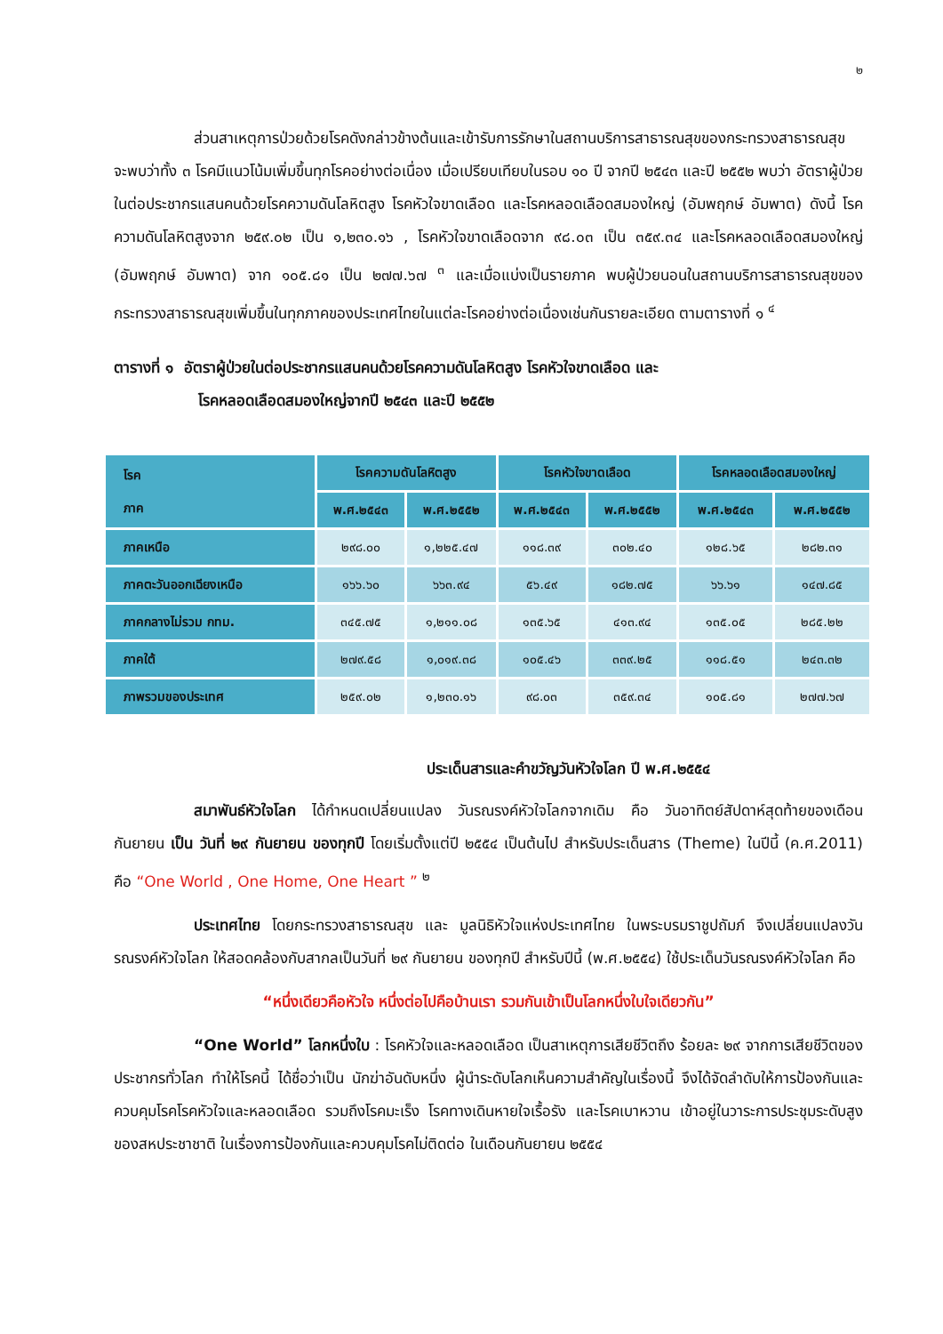๒
ส่วนสาเหตุการป่วยด้วยโรคดังกล่าวข้างต้นและเข้ารับการรักษาในสถานบริการสาธารณสุขของกระทรวงสาธารณสุข จะพบว่าทั้ง ๓ โรคมีแนวโน้มเพิ่มขึ้นทุกโรคอย่างต่อเนื่อง เมื่อเปรียบเทียบในรอบ ๑๐ ปี จากปี ๒๕๔๓ และปี ๒๕๕๒ พบว่า อัตราผู้ป่วยในต่อประชากรแสนคนด้วยโรคความดันโลหิตสูง โรคหัวใจขาดเลือด และโรคหลอดเลือดสมองใหญ่ (อัมพฤกษ์ อัมพาต) ดังนี้ โรคความดันโลหิตสูงจาก ๒๕๙.๐๒ เป็น ๑,๒๓๐.๑๖ , โรคหัวใจขาดเลือดจาก ๙๘.๐๓ เป็น ๓๕๙.๓๔ และโรคหลอดเลือดสมองใหญ่ (อัมพฤกษ์ อัมพาต) จาก ๑๐๕.๘๑ เป็น ๒๗๗.๖๗ <sup>๓</sup> และเมื่อแบ่งเป็นรายภาค พบผู้ป่วยนอนในสถานบริการสาธารณสุขของกระทรวงสาธารณสุขเพิ่มขึ้นในทุกภาคของประเทศไทยในแต่ละโรคอย่างต่อเนื่องเช่นกันรายละเอียด ตามตารางที่ ๑ <sup>๔</sup>
ตารางที่ ๑ อัตราผู้ป่วยในต่อประชากรแสนคนด้วยโรคความดันโลหิตสูง โรคหัวใจขาดเลือด และ
โรคหลอดเลือดสมองใหญ่จากปี ๒๕๔๓ และปี ๒๕๕๒
| โรค ภาค | โรคความดันโลหิตสูง | | โรคหัวใจขาดเลือด | | โรคหลอดเลือดสมองใหญ่ | |
| --- | --- | --- | --- | --- | --- | --- |
| | พ.ศ.๒๕๔๓ | พ.ศ.๒๕๕๒ | พ.ศ.๒๕๔๓ | พ.ศ.๒๕๕๒ | พ.ศ.๒๕๔๓ | พ.ศ.๒๕๕๒ |
| ภาคเหนือ | ๒๙๘.๐๐ | ๑,๒๒๕.๔๗ | ๑๑๘.๓๙ | ๓๐๒.๔๐ | ๑๒๘.๖๕ | ๒๘๒.๓๑ |
| ภาคตะวันออกเฉียงเหนือ | ๑๖๖.๖๐ | ๖๖๓.๙๔ | ๕๖.๔๙ | ๑๘๒.๗๕ | ๖๖.๖๑ | ๑๔๗.๘๕ |
| ภาคกลางไม่รวม กทม. | ๓๔๕.๗๕ | ๑,๒๑๑.๐๘ | ๑๓๕.๖๕ | ๔๑๓.๙๔ | ๑๓๕.๐๕ | ๒๘๕.๒๒ |
| ภาคใต้ | ๒๗๙.๕๘ | ๑,๐๑๙.๓๘ | ๑๐๕.๔๖ | ๓๓๙.๒๕ | ๑๑๘.๕๑ | ๒๔๓.๓๒ |
| ภาพรวมของประเทศ | ๒๕๙.๐๒ | ๑,๒๓๐.๑๖ | ๙๘.๐๓ | ๓๕๙.๓๔ | ๑๐๕.๘๑ | ๒๗๗.๖๗ |
ประเด็นสารและคำขวัญวันหัวใจโลก ปี พ.ศ.๒๕๕๔
สมาพันธ์หัวใจโลก ได้กำหนดเปลี่ยนแปลง วันรณรงค์หัวใจโลกจากเดิม คือ วันอาทิตย์สัปดาห์สุดท้ายของเดือนกันยายน เป็น วันที่ ๒๙ กันยายน ของทุกปี โดยเริ่มตั้งแต่ปี ๒๕๕๔ เป็นต้นไป สำหรับประเด็นสาร (Theme) ในปีนี้ (ค.ศ.2011) คือ “One World , One Home, One Heart ” <sup>๒</sup>
ประเทศไทย โดยกระทรวงสาธารณสุข และ มูลนิธิหัวใจแห่งประเทศไทย ในพระบรมราชูปถัมภ์ จึงเปลี่ยนแปลงวันรณรงค์หัวใจโลก ให้สอดคล้องกับสากลเป็นวันที่ ๒๙ กันยายน ของทุกปี สำหรับปีนี้ (พ.ศ.๒๕๕๔) ใช้ประเด็นวันรณรงค์หัวใจโลก คือ
“หนึ่งเดียวคือหัวใจ หนึ่งต่อไปคือบ้านเรา รวมกันเข้าเป็นโลกหนึ่งใบใจเดียวกัน”
“One World” โลกหนึ่งใบ : โรคหัวใจและหลอดเลือด เป็นสาเหตุการเสียชีวิตถึง ร้อยละ ๒๙ จากการเสียชีวิตของประชากรทั่วโลก ทำให้โรคนี้ ได้ชื่อว่าเป็น นักฆ่าอันดับหนึ่ง ผู้นำระดับโลกเห็นความสำคัญในเรื่องนี้ จึงได้จัดลำดับให้การป้องกันและควบคุมโรคโรคหัวใจและหลอดเลือด รวมถึงโรคมะเร็ง โรคทางเดินหายใจเรื้อรัง และโรคเบาหวาน เข้าอยู่ในวาระการประชุมระดับสูงของสหประชาชาติ ในเรื่องการป้องกันและควบคุมโรคไม่ติดต่อ ในเดือนกันยายน ๒๕๕๔